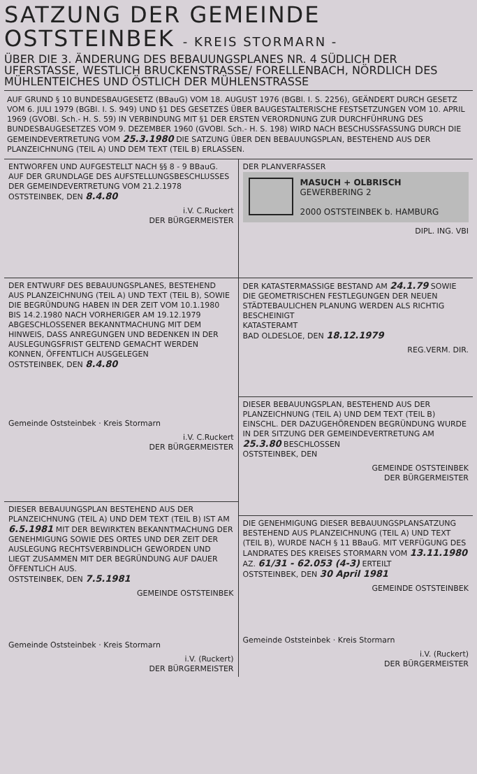SATZUNG DER GEMEINDE
OSTSTEINBEK - KREIS STORMARN -
ÜBER DIE 3. ÄNDERUNG DES BEBAUUNGSPLANES NR. 4 SÜDLICH DER UFERSTASSE, WESTLICH BRUCKENSTRASSE/ FORELLENBACH, NÖRDLICH DES MÜHLENTEICHES UND ÖSTLICH DER MÜHLENSTRASSE
AUF GRUND § 10 BUNDESBAUGESETZ (BBauG) VOM 18. AUGUST 1976 (BGBl. I. S. 2256), GEÄNDERT DURCH GESETZ VOM 6. JULI 1979 (BGBl. I. S. 949) UND §1 DES GESETZES ÜBER BAUGESTALTERISCHE FESTSETZUNGEN VOM 10. APRIL 1969 (GVOBl. Sch.- H. S. 59) IN VERBINDUNG MIT §1 DER ERSTEN VERORDNUNG ZUR DURCHFÜHRUNG DES BUNDESBAUGESETZES VOM 9. DEZEMBER 1960 (GVOBl. Sch.- H. S. 198) WIRD NACH BESCHUSSFASSUNG DURCH DIE GEMEINDEVERTRETUNG VOM 25.3.1980 DIE SATZUNG ÜBER DEN BEBAUUNGSPLAN, BESTEHEND AUS DER PLANZEICHNUNG (TEIL A) UND DEM TEXT (TEIL B) ERLASSEN.
ENTWORFEN UND AUFGESTELLT NACH §§ 8 - 9 BBauG. AUF DER GRUNDLAGE DES AUFSTELLUNGSBESCHLUSSES DER GEMEINDEVERTRETUNG VOM 21.2.1978
OSTSTEINBEK, DEN 8.4.80
i.V. C.Ruckert
DER BÜRGERMEISTER
DER ENTWURF DES BEBAUUNGSPLANES, BESTEHEND AUS PLANZEICHNUNG (TEIL A) UND TEXT (TEIL B), SOWIE DIE BEGRÜNDUNG HABEN IN DER ZEIT VOM 10.1.1980 BIS 14.2.1980 NACH VORHERIGER AM 19.12.1979 ABGESCHLOSSENER BEKANNTMACHUNG MIT DEM HINWEIS, DASS ANREGUNGEN UND BEDENKEN IN DER AUSLEGUNGSFRIST GELTEND GEMACHT WERDEN KONNEN, ÖFFENTLICH AUSGELEGEN
OSTSTEINBEK, DEN 8.4.80
Gemeinde Oststeinbek · Kreis Stormarn
i.V. C.Ruckert
DER BÜRGERMEISTER
DIESER BEBAUUNGSPLAN BESTEHEND AUS DER PLANZEICHNUNG (TEIL A) UND DEM TEXT (TEIL B) IST AM 6.5.1981 MIT DER BEWIRKTEN BEKANNTMACHUNG DER GENEHMIGUNG SOWIE DES ORTES UND DER ZEIT DER AUSLEGUNG RECHTSVERBINDLICH GEWORDEN UND LIEGT ZUSAMMEN MIT DER BEGRÜNDUNG AUF DAUER ÖFFENTLICH AUS.
OSTSTEINBEK, DEN 7.5.1981
GEMEINDE OSTSTEINBEK
Gemeinde Oststeinbek · Kreis Stormarn
i.V. (Ruckert)
DER BÜRGERMEISTER
DER PLANVERFASSER
MASUCH + OLBRISCH
GEWERBERING 2
2000 OSTSTEINBEK b. HAMBURG
DIPL. ING. VBI
DER KATASTERMASSIGE BESTAND AM 24.1.79 SOWIE DIE GEOMETRISCHEN FESTLEGUNGEN DER NEUEN STÄDTEBAULICHEN PLANUNG WERDEN ALS RICHTIG BESCHEINIGT
KATASTERAMT
BAD OLDESLOE, DEN 18.12.1979
REG.VERM. DIR.
DIESER BEBAUUNGSPLAN, BESTEHEND AUS DER PLANZEICHNUNG (TEIL A) UND DEM TEXT (TEIL B) EINSCHL. DER DAZUGEHÖRENDEN BEGRÜNDUNG WURDE IN DER SITZUNG DER GEMEINDEVERTRETUNG AM 25.3.80 BESCHLOSSEN
OSTSTEINBEK, DEN
GEMEINDE OSTSTEINBEK
DER BÜRGERMEISTER
DIE GENEHMIGUNG DIESER BEBAUUNGSPLANSATZUNG BESTEHEND AUS PLANZEICHNUNG (TEIL A) UND TEXT (TEIL B), WURDE NACH § 11 BBauG. MIT VERFÜGUNG DES LANDRATES DES KREISES STORMARN VOM 13.11.1980
AZ. 61/31 - 62.053 (4-3) ERTEILT
OSTSTEINBEK, DEN 30 April 1981
GEMEINDE OSTSTEINBEK
Gemeinde Oststeinbek · Kreis Stormarn
i.V. (Ruckert)
DER BÜRGERMEISTER